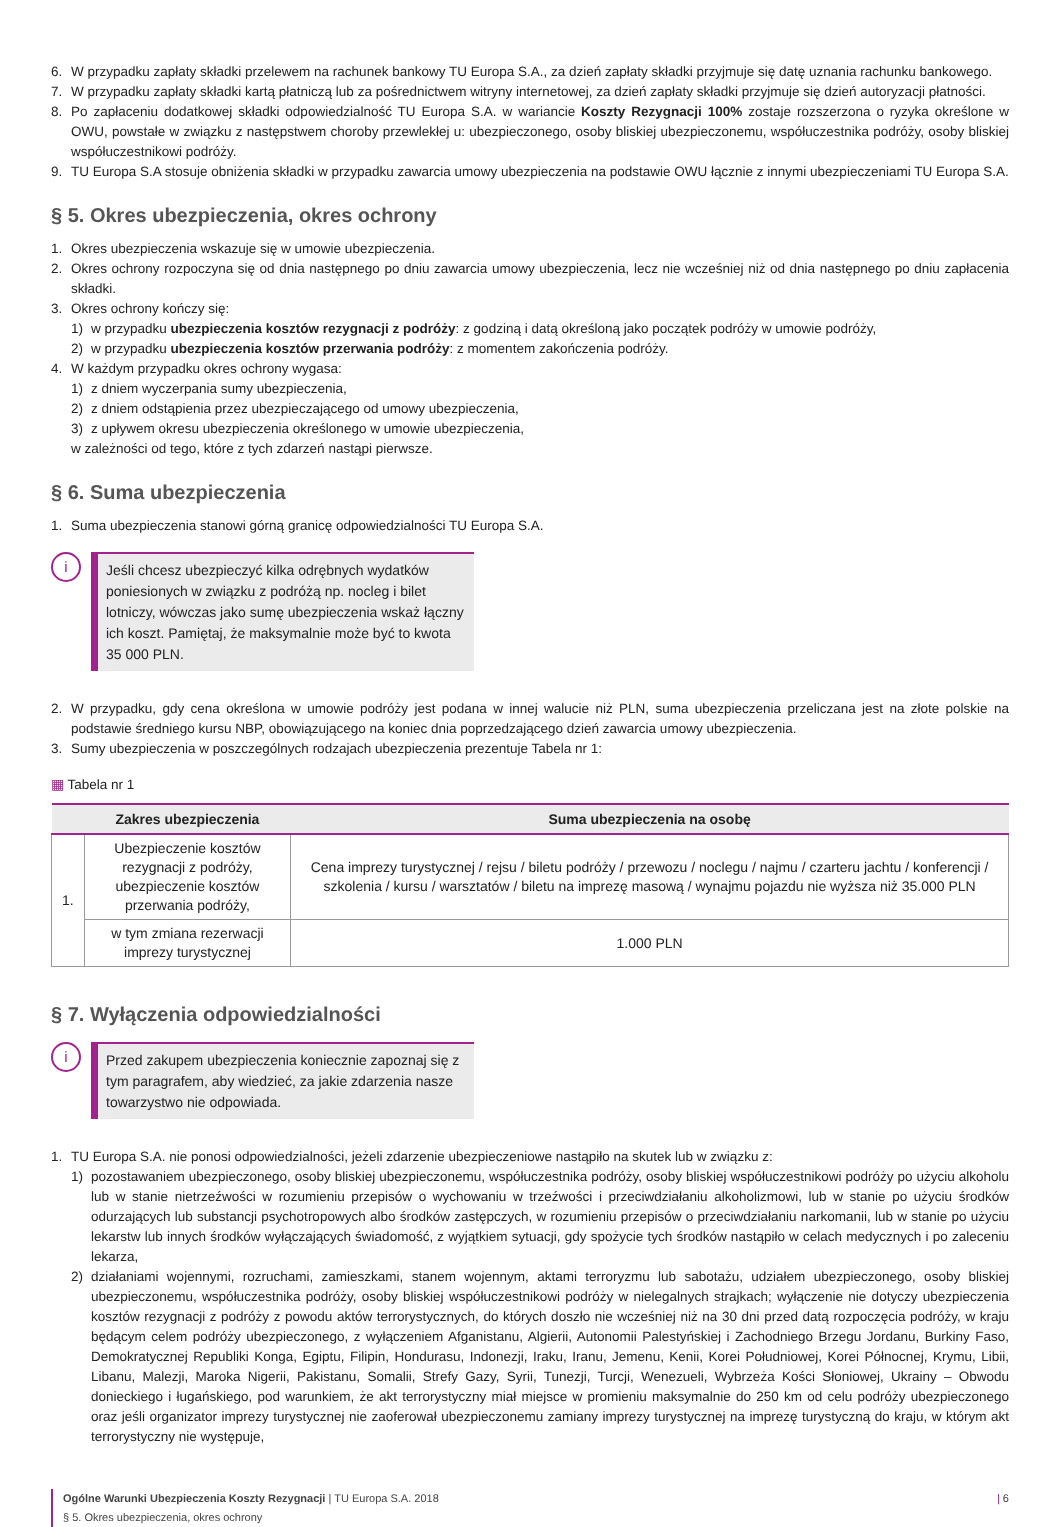6. W przypadku zapłaty składki przelewem na rachunek bankowy TU Europa S.A., za dzień zapłaty składki przyjmuje się datę uznania rachunku bankowego.
7. W przypadku zapłaty składki kartą płatniczą lub za pośrednictwem witryny internetowej, za dzień zapłaty składki przyjmuje się dzień autoryzacji płatności.
8. Po zapłaceniu dodatkowej składki odpowiedzialność TU Europa S.A. w wariancie Koszty Rezygnacji 100% zostaje rozszerzona o ryzyka określone w OWU, powstałe w związku z następstwem choroby przewlekłej u: ubezpieczonego, osoby bliskiej ubezpieczonemu, współuczestnika podróży, osoby bliskiej współuczestnikowi podróży.
9. TU Europa S.A stosuje obniżenia składki w przypadku zawarcia umowy ubezpieczenia na podstawie OWU łącznie z innymi ubezpieczeniami TU Europa S.A.
§ 5. Okres ubezpieczenia, okres ochrony
1. Okres ubezpieczenia wskazuje się w umowie ubezpieczenia.
2. Okres ochrony rozpoczyna się od dnia następnego po dniu zawarcia umowy ubezpieczenia, lecz nie wcześniej niż od dnia następnego po dniu zapłacenia składki.
3. Okres ochrony kończy się:
1) w przypadku ubezpieczenia kosztów rezygnacji z podróży: z godziną i datą określoną jako początek podróży w umowie podróży,
2) w przypadku ubezpieczenia kosztów przerwania podróży: z momentem zakończenia podróży.
4. W każdym przypadku okres ochrony wygasa:
1) z dniem wyczerpania sumy ubezpieczenia,
2) z dniem odstąpienia przez ubezpieczającego od umowy ubezpieczenia,
3) z upływem okresu ubezpieczenia określonego w umowie ubezpieczenia,
w zależności od tego, które z tych zdarzeń nastąpi pierwsze.
§ 6. Suma ubezpieczenia
1. Suma ubezpieczenia stanowi górną granicę odpowiedzialności TU Europa S.A.
i
Jeśli chcesz ubezpieczyć kilka odrębnych wydatków poniesionych w związku z podróżą np. nocleg i bilet lotniczy, wówczas jako sumę ubezpieczenia wskaż łączny ich koszt. Pamiętaj, że maksymalnie może być to kwota 35 000 PLN.
2. W przypadku, gdy cena określona w umowie podróży jest podana w innej walucie niż PLN, suma ubezpieczenia przeliczana jest na złote polskie na podstawie średniego kursu NBP, obowiązującego na koniec dnia poprzedzającego dzień zawarcia umowy ubezpieczenia.
3. Sumy ubezpieczenia w poszczególnych rodzajach ubezpieczenia prezentuje Tabela nr 1:
▦ Tabela nr 1
| | Zakres ubezpieczenia | Suma ubezpieczenia na osobę |
| --- | --- | --- |
| 1. | Ubezpieczenie kosztów rezygnacji z podróży, ubezpieczenie kosztów przerwania podróży, | Cena imprezy turystycznej / rejsu / biletu podróży / przewozu / noclegu / najmu / czarteru jachtu / konferencji / szkolenia / kursu / warsztatów / biletu na imprezę masową / wynajmu pojazdu nie wyższa niż 35.000 PLN |
| | w tym zmiana rezerwacji imprezy turystycznej | 1.000 PLN |
§ 7. Wyłączenia odpowiedzialności
i
Przed zakupem ubezpieczenia koniecznie zapoznaj się z tym paragrafem, aby wiedzieć, za jakie zdarzenia nasze towarzystwo nie odpowiada.
1. TU Europa S.A. nie ponosi odpowiedzialności, jeżeli zdarzenie ubezpieczeniowe nastąpiło na skutek lub w związku z:
1) pozostawaniem ubezpieczonego, osoby bliskiej ubezpieczonemu, współuczestnika podróży, osoby bliskiej współuczestnikowi podróży po użyciu alkoholu lub w stanie nietrzeźwości w rozumieniu przepisów o wychowaniu w trzeźwości i przeciwdziałaniu alkoholizmowi, lub w stanie po użyciu środków odurzających lub substancji psychotropowych albo środków zastępczych, w rozumieniu przepisów o przeciwdziałaniu narkomanii, lub w stanie po użyciu lekarstw lub innych środków wyłączających świadomość, z wyjątkiem sytuacji, gdy spożycie tych środków nastąpiło w celach medycznych i po zaleceniu lekarza,
2) działaniami wojennymi, rozruchami, zamieszkami, stanem wojennym, aktami terroryzmu lub sabotażu, udziałem ubezpieczonego, osoby bliskiej ubezpieczonemu, współuczestnika podróży, osoby bliskiej współuczestnikowi podróży w nielegalnych strajkach; wyłączenie nie dotyczy ubezpieczenia kosztów rezygnacji z podróży z powodu aktów terrorystycznych, do których doszło nie wcześniej niż na 30 dni przed datą rozpoczęcia podróży, w kraju będącym celem podróży ubezpieczonego, z wyłączeniem Afganistanu, Algierii, Autonomii Palestyńskiej i Zachodniego Brzegu Jordanu, Burkiny Faso, Demokratycznej Republiki Konga, Egiptu, Filipin, Hondurasu, Indonezji, Iraku, Iranu, Jemenu, Kenii, Korei Południowej, Korei Północnej, Krymu, Libii, Libanu, Malezji, Maroka Nigerii, Pakistanu, Somalii, Strefy Gazy, Syrii, Tunezji, Turcji, Wenezueli, Wybrzeża Kości Słoniowej, Ukrainy – Obwodu donieckiego i ługańskiego, pod warunkiem, że akt terrorystyczny miał miejsce w promieniu maksymalnie do 250 km od celu podróży ubezpieczonego oraz jeśli organizator imprezy turystycznej nie zaoferował ubezpieczonemu zamiany imprezy turystycznej na imprezę turystyczną do kraju, w którym akt terrorystyczny nie występuje,
Ogólne Warunki Ubezpieczenia Koszty Rezygnacji | TU Europa S.A. 2018
§ 5. Okres ubezpieczenia, okres ochrony
| 6